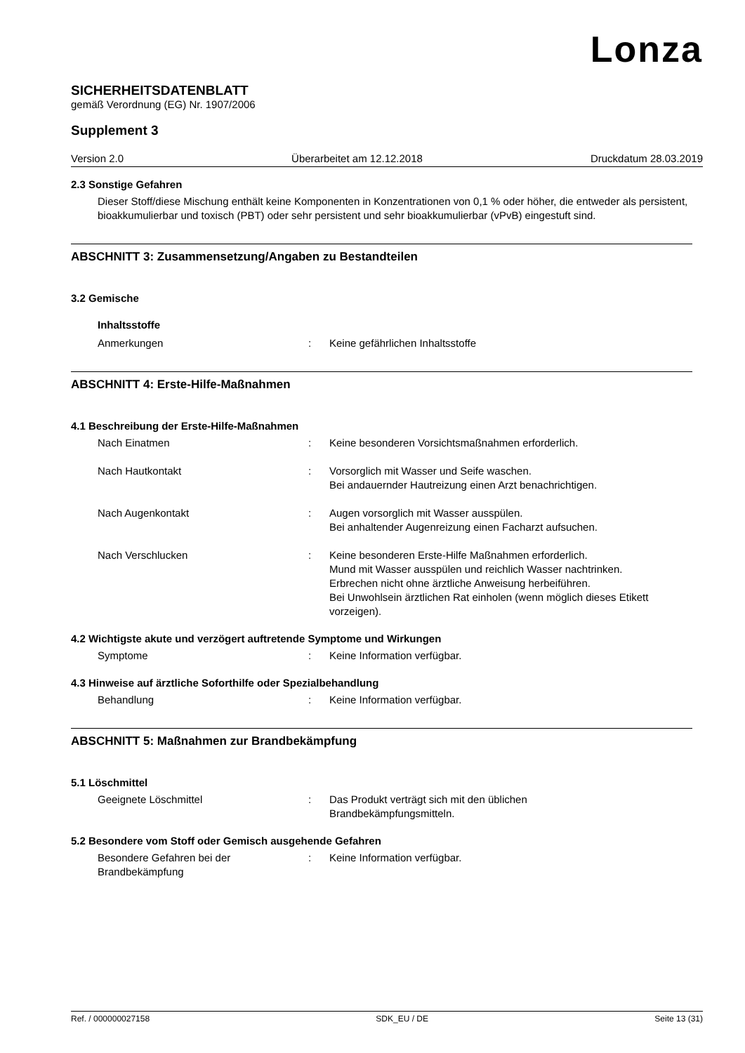Lonza
SICHERHEITSDATENBLATT
gemäß Verordnung (EG) Nr. 1907/2006
Supplement 3
Version 2.0 Überarbeitet am 12.12.2018 Druckdatum 28.03.2019
2.3 Sonstige Gefahren
Dieser Stoff/diese Mischung enthält keine Komponenten in Konzentrationen von 0,1 % oder höher, die entweder als persistent, bioakkumulierbar und toxisch (PBT) oder sehr persistent und sehr bioakkumulierbar (vPvB) eingestuft sind.
ABSCHNITT 3: Zusammensetzung/Angaben zu Bestandteilen
3.2 Gemische
Inhaltsstoffe
Anmerkungen: Keine gefährlichen Inhaltsstoffe
ABSCHNITT 4: Erste-Hilfe-Maßnahmen
4.1 Beschreibung der Erste-Hilfe-Maßnahmen
Nach Einatmen: Keine besonderen Vorsichtsmaßnahmen erforderlich.
Nach Hautkontakt: Vorsorglich mit Wasser und Seife waschen.
Bei andauernder Hautreizung einen Arzt benachrichtigen.
Nach Augenkontakt: Augen vorsorglich mit Wasser ausspülen.
Bei anhaltender Augenreizung einen Facharzt aufsuchen.
Nach Verschlucken: Keine besonderen Erste-Hilfe Maßnahmen erforderlich.
Mund mit Wasser ausspülen und reichlich Wasser nachtrinken.
Erbrechen nicht ohne ärztliche Anweisung herbeiführen.
Bei Unwohlsein ärztlichen Rat einholen (wenn möglich dieses Etikett vorzeigen).
4.2 Wichtigste akute und verzögert auftretende Symptome und Wirkungen
Symptome: Keine Information verfügbar.
4.3 Hinweise auf ärztliche Soforthilfe oder Spezialbehandlung
Behandlung: Keine Information verfügbar.
ABSCHNITT 5: Maßnahmen zur Brandbekämpfung
5.1 Löschmittel
Geeignete Löschmittel: Das Produkt verträgt sich mit den üblichen
Brandbekämpfungsmitteln.
5.2 Besondere vom Stoff oder Gemisch ausgehende Gefahren
Besondere Gefahren bei der
Brandbekämpfung: Keine Information verfügbar.
Ref. / 000000027158 SDK_EU / DE Seite 13 (31)